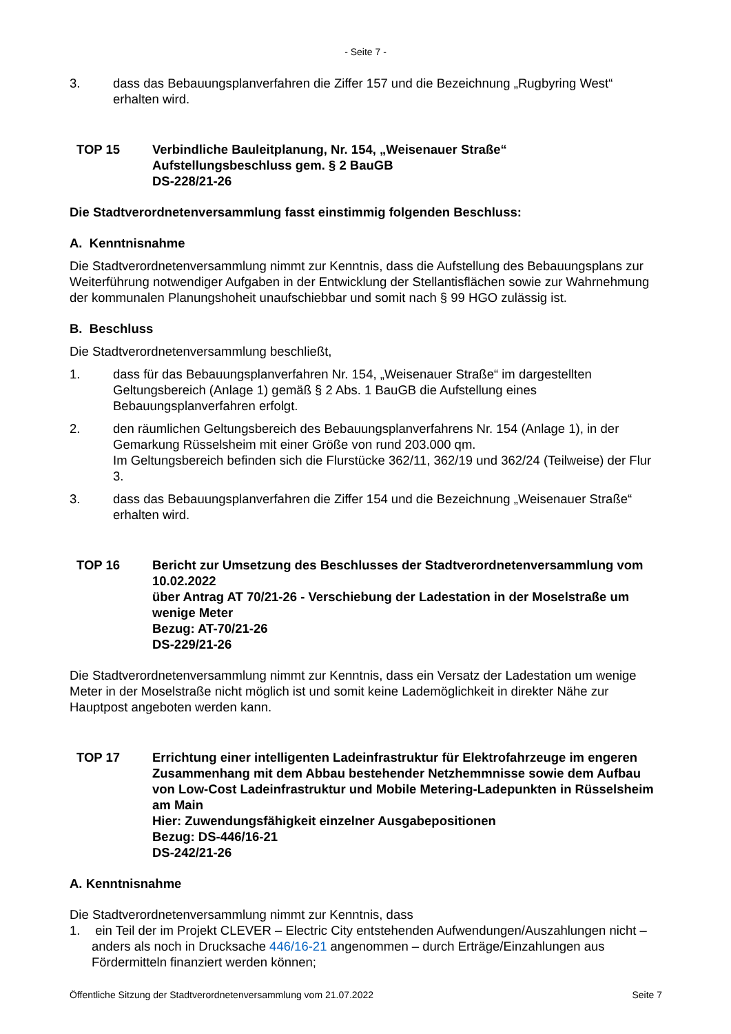- Seite 7 -
3. dass das Bebauungsplanverfahren die Ziffer 157 und die Bezeichnung „Rugbyring West“ erhalten wird.
TOP 15 Verbindliche Bauleitplanung, Nr. 154, „Weisenauer Straße“
Aufstellungsbeschluss gem. § 2 BauGB
DS-228/21-26
Die Stadtverordnetenversammlung fasst einstimmig folgenden Beschluss:
A. Kenntnisnahme
Die Stadtverordnetenversammlung nimmt zur Kenntnis, dass die Aufstellung des Bebauungsplans zur Weiterführung notwendiger Aufgaben in der Entwicklung der Stellantisflächen sowie zur Wahrnehmung der kommunalen Planungshoheit unaufschiebbar und somit nach § 99 HGO zulässig ist.
B. Beschluss
Die Stadtverordnetenversammlung beschließt,
1. dass für das Bebauungsplanverfahren Nr. 154, „Weisenauer Straße“ im dargestellten Geltungsbereich (Anlage 1) gemäß § 2 Abs. 1 BauGB die Aufstellung eines Bebauungsplanverfahren erfolgt.
2. den räumlichen Geltungsbereich des Bebauungsplanverfahrens Nr. 154 (Anlage 1), in der Gemarkung Rüsselsheim mit einer Größe von rund 203.000 qm.
Im Geltungsbereich befinden sich die Flurstücke 362/11, 362/19 und 362/24 (Teilweise) der Flur 3.
3. dass das Bebauungsplanverfahren die Ziffer 154 und die Bezeichnung „Weisenauer Straße“ erhalten wird.
TOP 16 Bericht zur Umsetzung des Beschlusses der Stadtverordnetenversammlung vom 10.02.2022
über Antrag AT 70/21-26 - Verschiebung der Ladestation in der Moselstraße um wenige Meter
Bezug: AT-70/21-26
DS-229/21-26
Die Stadtverordnetenversammlung nimmt zur Kenntnis, dass ein Versatz der Ladestation um wenige Meter in der Moselstraße nicht möglich ist und somit keine Lademöglichkeit in direkter Nähe zur Hauptpost angeboten werden kann.
TOP 17 Errichtung einer intelligenten Ladeinfrastruktur für Elektrofahrzeuge im engeren Zusammenhang mit dem Abbau bestehender Netzhemmnisse sowie dem Aufbau von Low-Cost Ladeinfrastruktur und Mobile Metering-Ladepunkten in Rüsselsheim am Main
Hier: Zuwendungsfähigkeit einzelner Ausgabepositionen
Bezug: DS-446/16-21
DS-242/21-26
A. Kenntnisnahme
Die Stadtverordnetenversammlung nimmt zur Kenntnis, dass
1. ein Teil der im Projekt CLEVER – Electric City entstehenden Aufwendungen/Auszahlungen nicht – anders als noch in Drucksache 446/16-21 angenommen – durch Erträge/Einzahlungen aus Fördermitteln finanziert werden können;
Öffentliche Sitzung der Stadtverordnetenversammlung vom 21.07.2022 Seite 7